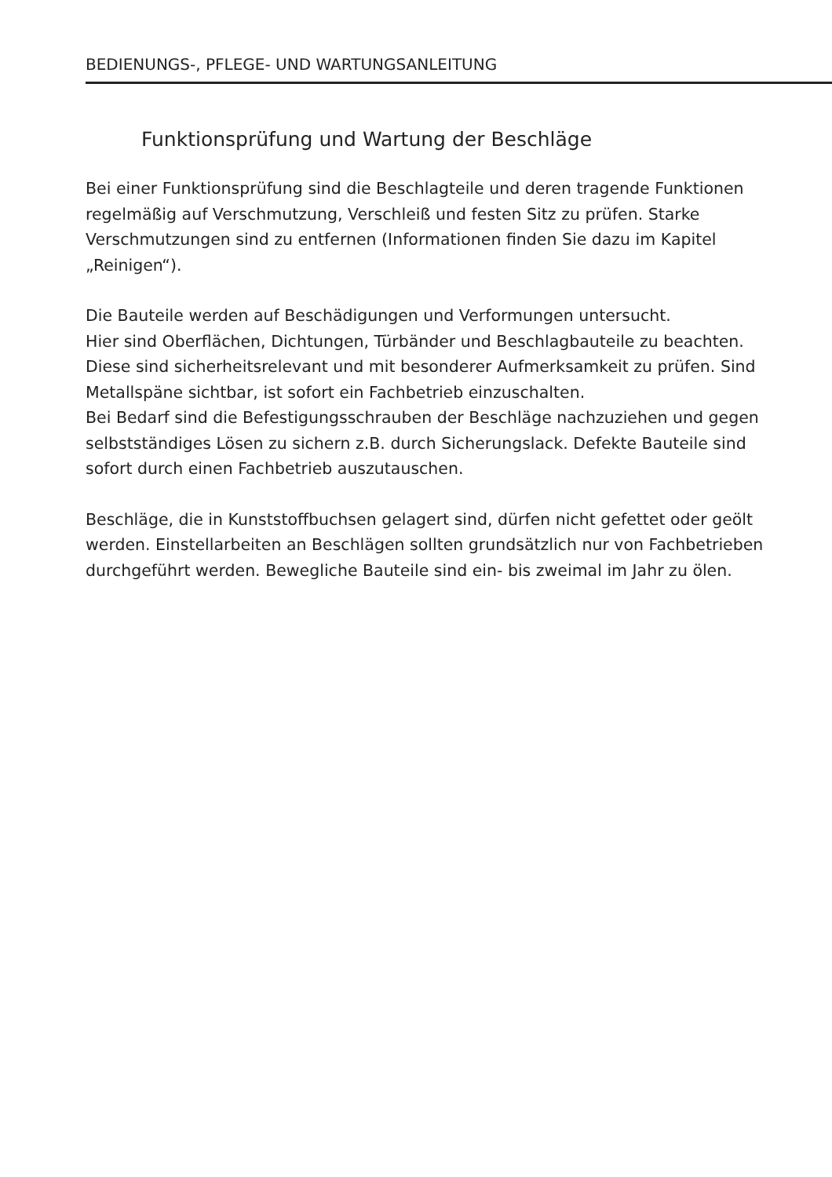BEDIENUNGS-, PFLEGE- UND WARTUNGSANLEITUNG
Funktionsprüfung und Wartung der Beschläge
Bei einer Funktionsprüfung sind die Beschlagteile und deren tragende Funktionen regelmäßig auf Verschmutzung, Verschleiß und festen Sitz zu prüfen. Starke Verschmutzungen sind zu entfernen (Informationen finden Sie dazu im Kapitel „Reinigen“).
Die Bauteile werden auf Beschädigungen und Verformungen untersucht.
Hier sind Oberflächen, Dichtungen, Türbänder und Beschlagbauteile zu beachten. Diese sind sicherheitsrelevant und mit besonderer Aufmerksamkeit zu prüfen. Sind Metallspäne sichtbar, ist sofort ein Fachbetrieb einzuschalten.
Bei Bedarf sind die Befestigungsschrauben der Beschläge nachzuziehen und gegen selbstständiges Lösen zu sichern z.B. durch Sicherungslack. Defekte Bauteile sind sofort durch einen Fachbetrieb auszutauschen.
Beschläge, die in Kunststoffbuchsen gelagert sind, dürfen nicht gefettet oder geölt werden. Einstellarbeiten an Beschlägen sollten grundsätzlich nur von Fachbetrieben durchgeführt werden. Bewegliche Bauteile sind ein- bis zweimal im Jahr zu ölen.